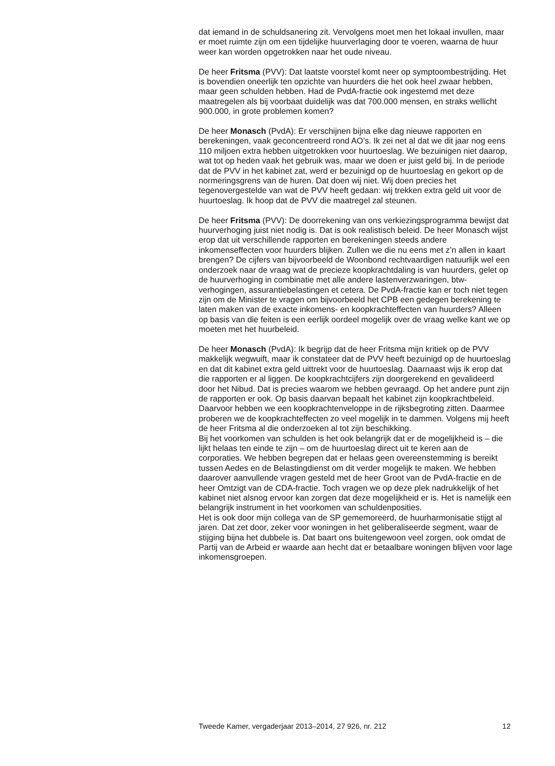dat iemand in de schuldsanering zit. Vervolgens moet men het lokaal invullen, maar er moet ruimte zijn om een tijdelijke huurverlaging door te voeren, waarna de huur weer kan worden opgetrokken naar het oude niveau.
De heer Fritsma (PVV): Dat laatste voorstel komt neer op symptoombestrijding. Het is bovendien oneerlijk ten opzichte van huurders die het ook heel zwaar hebben, maar geen schulden hebben. Had de PvdA-fractie ook ingestemd met deze maatregelen als bij voorbaat duidelijk was dat 700.000 mensen, en straks wellicht 900.000, in grote problemen komen?
De heer Monasch (PvdA): Er verschijnen bijna elke dag nieuwe rapporten en berekeningen, vaak geconcentreerd rond AO’s. Ik zei net al dat we dit jaar nog eens 110 miljoen extra hebben uitgetrokken voor huurtoeslag. We bezuinigen niet daarop, wat tot op heden vaak het gebruik was, maar we doen er juist geld bij. In de periode dat de PVV in het kabinet zat, werd er bezuinigd op de huurtoeslag en gekort op de normeringsgrens van de huren. Dat doen wij niet. Wij doen precies het tegenovergestelde van wat de PVV heeft gedaan: wij trekken extra geld uit voor de huurtoeslag. Ik hoop dat de PVV die maatregel zal steunen.
De heer Fritsma (PVV): De doorrekening van ons verkiezingsprogramma bewijst dat huurverhoging juist niet nodig is. Dat is ook realistisch beleid. De heer Monasch wijst erop dat uit verschillende rapporten en berekeningen steeds andere inkomenseffecten voor huurders blijken. Zullen we die nu eens met z’n allen in kaart brengen? De cijfers van bijvoorbeeld de Woonbond rechtvaardigen natuurlijk wel een onderzoek naar de vraag wat de precieze koopkrachtdaling is van huurders, gelet op de huurverhoging in combinatie met alle andere lastenverzwaringen, btw-verhogingen, assurantiebelastingen et cetera. De PvdA-fractie kan er toch niet tegen zijn om de Minister te vragen om bijvoorbeeld het CPB een gedegen berekening te laten maken van de exacte inkomens- en koopkrachteffecten van huurders? Alleen op basis van die feiten is een eerlijk oordeel mogelijk over de vraag welke kant we op moeten met het huurbeleid.
De heer Monasch (PvdA): Ik begrijp dat de heer Fritsma mijn kritiek op de PVV makkelijk wegwuift, maar ik constateer dat de PVV heeft bezuinigd op de huurtoeslag en dat dit kabinet extra geld uittrekt voor de huurtoeslag. Daarnaast wijs ik erop dat die rapporten er al liggen. De koopkrachtcijfers zijn doorgerekend en gevalideerd door het Nibud. Dat is precies waarom we hebben gevraagd. Op het andere punt zijn de rapporten er ook. Op basis daarvan bepaalt het kabinet zijn koopkrachtbeleid. Daarvoor hebben we een koopkrachtenveloppe in de rijksbegroting zitten. Daarmee proberen we de koopkrachteffecten zo veel mogelijk in te dammen. Volgens mij heeft de heer Fritsma al die onderzoeken al tot zijn beschikking.
Bij het voorkomen van schulden is het ook belangrijk dat er de mogelijkheid is – die lijkt helaas ten einde te zijn – om de huurtoeslag direct uit te keren aan de corporaties. We hebben begrepen dat er helaas geen overeenstemming is bereikt tussen Aedes en de Belastingdienst om dit verder mogelijk te maken. We hebben daarover aanvullende vragen gesteld met de heer Groot van de PvdA-fractie en de heer Omtzigt van de CDA-fractie. Toch vragen we op deze plek nadrukkelijk of het kabinet niet alsnog ervoor kan zorgen dat deze mogelijkheid er is. Het is namelijk een belangrijk instrument in het voorkomen van schuldenposities.
Het is ook door mijn collega van de SP gememoreerd, de huurharmonisatie stijgt al jaren. Dat zet door, zeker voor woningen in het geliberaliseerde segment, waar de stijging bijna het dubbele is. Dat baart ons buitengewoon veel zorgen, ook omdat de Partij van de Arbeid er waarde aan hecht dat er betaalbare woningen blijven voor lage inkomensgroepen.
Tweede Kamer, vergaderjaar 2013–2014, 27 926, nr. 212 12